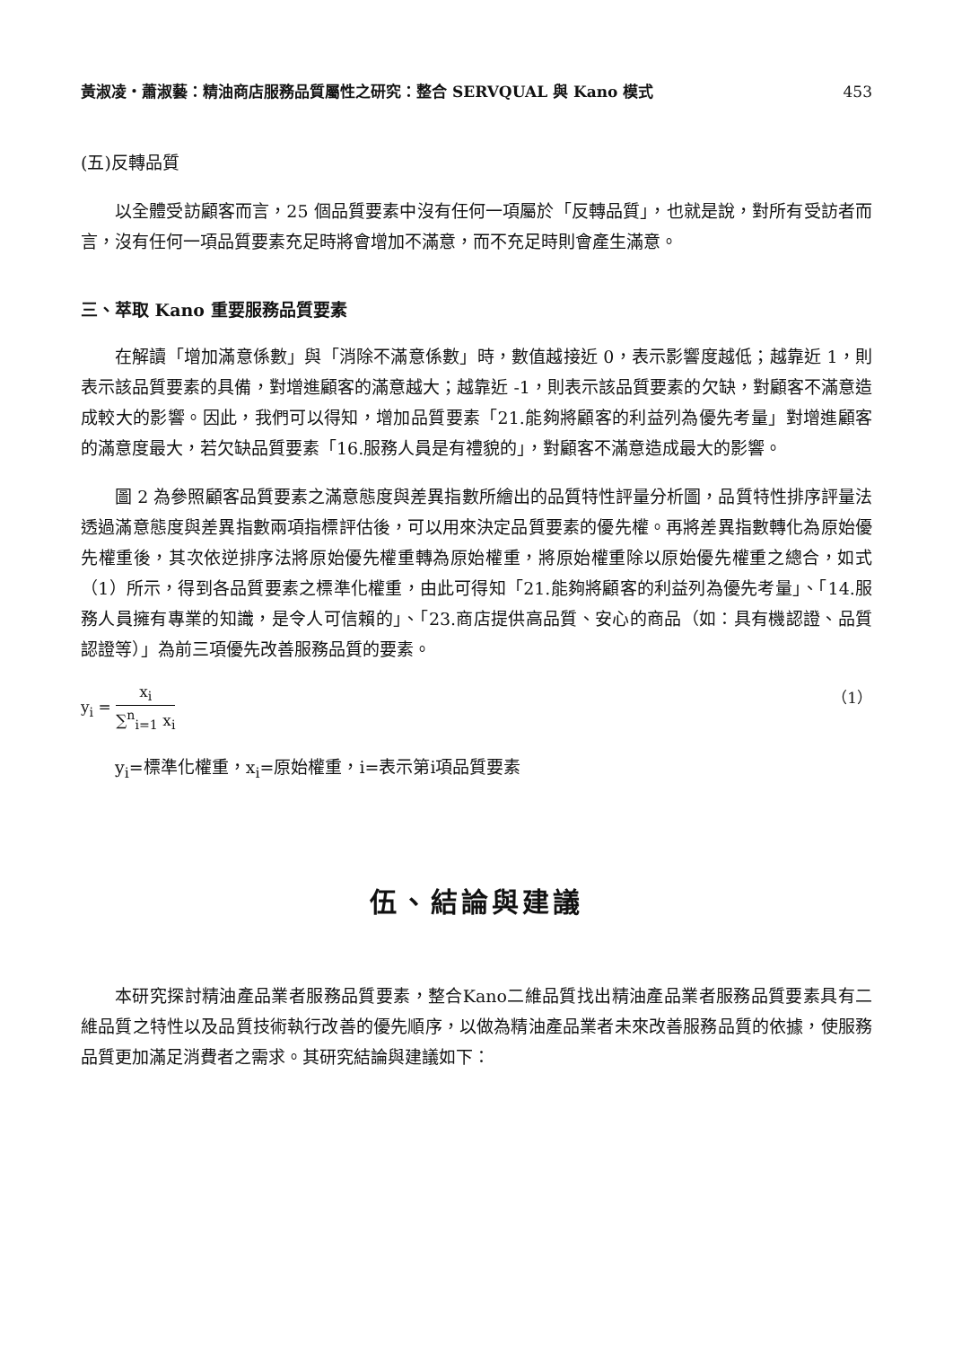黃淑凌・蕭淑藝：精油商店服務品質屬性之研究：整合 SERVQUAL 與 Kano 模式 453
(五)反轉品質
以全體受訪顧客而言，25 個品質要素中沒有任何一項屬於「反轉品質」，也就是說，對所有受訪者而言，沒有任何一項品質要素充足時將會增加不滿意，而不充足時則會產生滿意。
三、萃取 Kano 重要服務品質要素
在解讀「增加滿意係數」與「消除不滿意係數」時，數值越接近 0，表示影響度越低；越靠近 1，則表示該品質要素的具備，對增進顧客的滿意越大；越靠近 -1，則表示該品質要素的欠缺，對顧客不滿意造成較大的影響。因此，我們可以得知，增加品質要素「21.能夠將顧客的利益列為優先考量」對增進顧客的滿意度最大，若欠缺品質要素「16.服務人員是有禮貌的」，對顧客不滿意造成最大的影響。
圖 2 為參照顧客品質要素之滿意態度與差異指數所繪出的品質特性評量分析圖，品質特性排序評量法透過滿意態度與差異指數兩項指標評估後，可以用來決定品質要素的優先權。再將差異指數轉化為原始優先權重後，其次依逆排序法將原始優先權重轉為原始權重，將原始權重除以原始優先權重之總合，如式（1）所示，得到各品質要素之標準化權重，由此可得知「21.能夠將顧客的利益列為優先考量」、「14.服務人員擁有專業的知識，是令人可信賴的」、「23.商店提供高品質、安心的商品（如：具有機認證、品質認證等）」為前三項優先改善服務品質的要素。
y<sub>i</sub> = x<sub>i</sub> ∑<sup>n</sup><sub>i=1</sub> x<sub>i</sub>
（1）
y<sub>i</sub>=標準化權重，x<sub>i</sub>=原始權重，i=表示第i項品質要素
伍、結論與建議
本研究探討精油產品業者服務品質要素，整合Kano二維品質找出精油產品業者服務品質要素具有二維品質之特性以及品質技術執行改善的優先順序，以做為精油產品業者未來改善服務品質的依據，使服務品質更加滿足消費者之需求。其研究結論與建議如下：